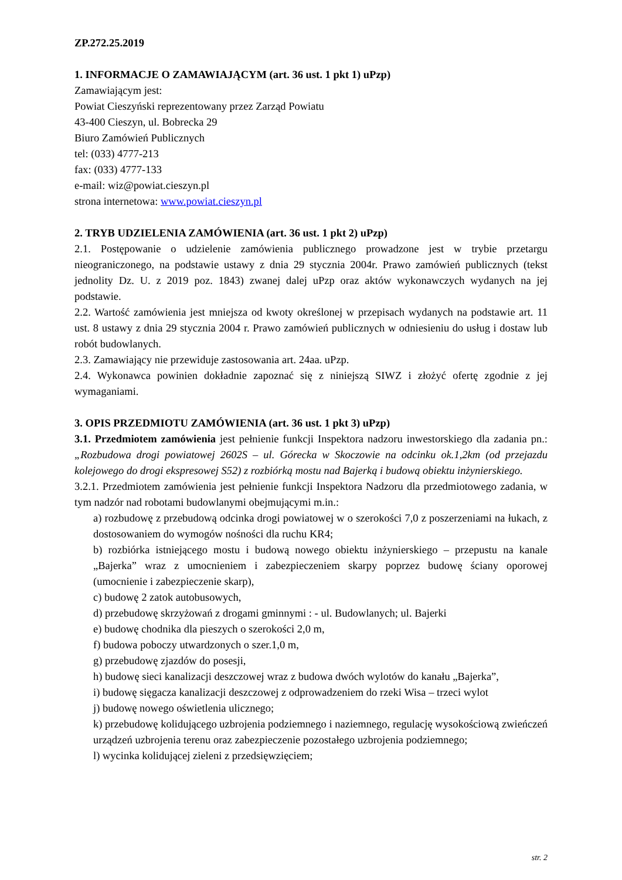ZP.272.25.2019
1. INFORMACJE O ZAMAWIAJĄCYM (art. 36 ust. 1 pkt 1) uPzp)
Zamawiającym jest:
Powiat Cieszyński reprezentowany przez Zarząd Powiatu
43-400 Cieszyn, ul. Bobrecka 29
Biuro Zamówień Publicznych
tel: (033) 4777-213
fax: (033) 4777-133
e-mail: wiz@powiat.cieszyn.pl
strona internetowa: www.powiat.cieszyn.pl
2. TRYB UDZIELENIA ZAMÓWIENIA (art. 36 ust. 1 pkt 2) uPzp)
2.1. Postępowanie o udzielenie zamówienia publicznego prowadzone jest w trybie przetargu nieograniczonego, na podstawie ustawy z dnia 29 stycznia 2004r. Prawo zamówień publicznych (tekst jednolity Dz. U. z 2019 poz. 1843) zwanej dalej uPzp oraz aktów wykonawczych wydanych na jej podstawie.
2.2. Wartość zamówienia jest mniejsza od kwoty określonej w przepisach wydanych na podstawie art. 11 ust. 8 ustawy z dnia 29 stycznia 2004 r. Prawo zamówień publicznych w odniesieniu do usług i dostaw lub robót budowlanych.
2.3. Zamawiający nie przewiduje zastosowania art. 24aa. uPzp.
2.4. Wykonawca powinien dokładnie zapoznać się z niniejszą SIWZ i złożyć ofertę zgodnie z jej wymaganiami.
3. OPIS PRZEDMIOTU ZAMÓWIENIA (art. 36 ust. 1 pkt 3) uPzp)
3.1. Przedmiotem zamówienia jest pełnienie funkcji Inspektora nadzoru inwestorskiego dla zadania pn.: „Rozbudowa drogi powiatowej 2602S – ul. Górecka w Skoczowie na odcinku ok.1,2km (od przejazdu kolejowego do drogi ekspresowej S52) z rozbiórką mostu nad Bajerką i budową obiektu inżynierskiego.
3.2.1. Przedmiotem zamówienia jest pełnienie funkcji Inspektora Nadzoru dla przedmiotowego zadania, w tym nadzór nad robotami budowlanymi obejmującymi m.in.:
a) rozbudowę z przebudową odcinka drogi powiatowej w o szerokości 7,0 z poszerzeniami na łukach, z dostosowaniem do wymogów nośności dla ruchu KR4;
b) rozbiórka istniejącego mostu i budową nowego obiektu inżynierskiego – przepustu na kanale „Bajerka” wraz z umocnieniem i zabezpieczeniem skarpy poprzez budowę ściany oporowej (umocnienie i zabezpieczenie skarp),
c) budowę 2 zatok autobusowych,
d) przebudowę skrzyżowań z drogami gminnymi : - ul. Budowlanych; ul. Bajerki
e) budowę chodnika dla pieszych o szerokości 2,0 m,
f) budowa poboczy utwardzonych o szer.1,0 m,
g) przebudowę zjazdów do posesji,
h) budowę sieci kanalizacji deszczowej wraz z budowa dwóch wylotów do kanału „Bajerka”,
i) budowę sięgacza kanalizacji deszczowej z odprowadzeniem do rzeki Wisa – trzeci wylot
j) budowę nowego oświetlenia ulicznego;
k) przebudowę kolidującego uzbrojenia podziemnego i naziemnego, regulację wysokościową zwieńczeń urządzeń uzbrojenia terenu oraz zabezpieczenie pozostałego uzbrojenia podziemnego;
l) wycinka kolidującej zieleni z przedsięwzięciem;
str. 2